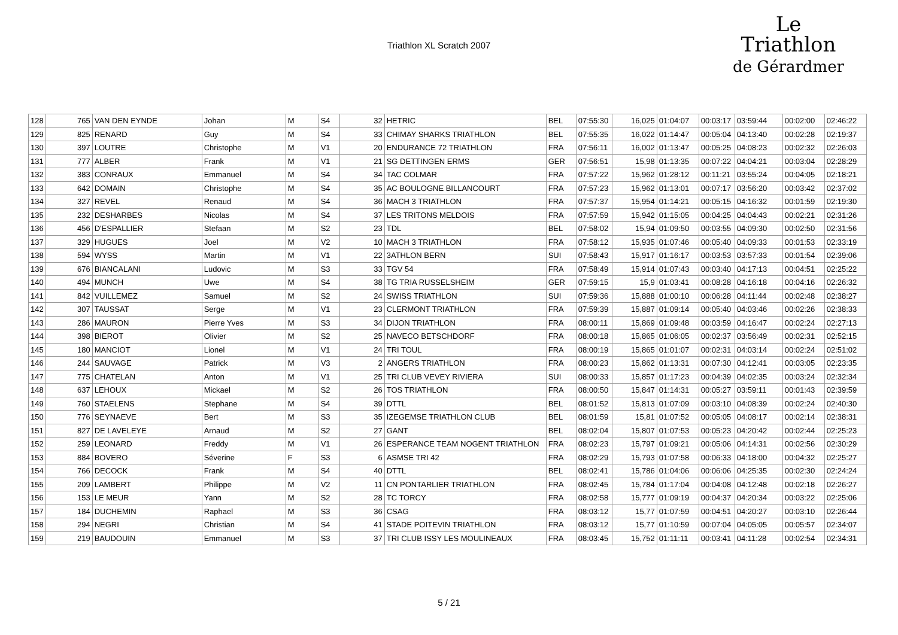Triathlon XL Scratch 2007
Le
Triathlon
de Gérardmer
| 128 | 765 | VAN DEN EYNDE | Johan | M | S4 | 32 | HETRIC | BEL | 07:55:30 | 16,025 | 01:04:07 | 00:03:17 | 03:59:44 | 00:02:00 | 02:46:22 |
| 129 | 825 | RENARD | Guy | M | S4 | 33 | CHIMAY SHARKS TRIATHLON | BEL | 07:55:35 | 16,022 | 01:14:47 | 00:05:04 | 04:13:40 | 00:02:28 | 02:19:37 |
| 130 | 397 | LOUTRE | Christophe | M | V1 | 20 | ENDURANCE 72 TRIATHLON | FRA | 07:56:11 | 16,002 | 01:13:47 | 00:05:25 | 04:08:23 | 00:02:32 | 02:26:03 |
| 131 | 777 | ALBER | Frank | M | V1 | 21 | SG DETTINGEN ERMS | GER | 07:56:51 | 15,98 | 01:13:35 | 00:07:22 | 04:04:21 | 00:03:04 | 02:28:29 |
| 132 | 383 | CONRAUX | Emmanuel | M | S4 | 34 | TAC COLMAR | FRA | 07:57:22 | 15,962 | 01:28:12 | 00:11:21 | 03:55:24 | 00:04:05 | 02:18:21 |
| 133 | 642 | DOMAIN | Christophe | M | S4 | 35 | AC BOULOGNE BILLANCOURT | FRA | 07:57:23 | 15,962 | 01:13:01 | 00:07:17 | 03:56:20 | 00:03:42 | 02:37:02 |
| 134 | 327 | REVEL | Renaud | M | S4 | 36 | MACH 3 TRIATHLON | FRA | 07:57:37 | 15,954 | 01:14:21 | 00:05:15 | 04:16:32 | 00:01:59 | 02:19:30 |
| 135 | 232 | DESHARBES | Nicolas | M | S4 | 37 | LES TRITONS MELDOIS | FRA | 07:57:59 | 15,942 | 01:15:05 | 00:04:25 | 04:04:43 | 00:02:21 | 02:31:26 |
| 136 | 456 | D'ESPALLIER | Stefaan | M | S2 | 23 | TDL | BEL | 07:58:02 | 15,94 | 01:09:50 | 00:03:55 | 04:09:30 | 00:02:50 | 02:31:56 |
| 137 | 329 | HUGUES | Joel | M | V2 | 10 | MACH 3 TRIATHLON | FRA | 07:58:12 | 15,935 | 01:07:46 | 00:05:40 | 04:09:33 | 00:01:53 | 02:33:19 |
| 138 | 594 | WYSS | Martin | M | V1 | 22 | 3ATHLON BERN | SUI | 07:58:43 | 15,917 | 01:16:17 | 00:03:53 | 03:57:33 | 00:01:54 | 02:39:06 |
| 139 | 676 | BIANCALANI | Ludovic | M | S3 | 33 | TGV 54 | FRA | 07:58:49 | 15,914 | 01:07:43 | 00:03:40 | 04:17:13 | 00:04:51 | 02:25:22 |
| 140 | 494 | MUNCH | Uwe | M | S4 | 38 | TG TRIA RUSSELSHEIM | GER | 07:59:15 | 15,9 | 01:03:41 | 00:08:28 | 04:16:18 | 00:04:16 | 02:26:32 |
| 141 | 842 | VUILLEMEZ | Samuel | M | S2 | 24 | SWISS TRIATHLON | SUI | 07:59:36 | 15,888 | 01:00:10 | 00:06:28 | 04:11:44 | 00:02:48 | 02:38:27 |
| 142 | 307 | TAUSSAT | Serge | M | V1 | 23 | CLERMONT TRIATHLON | FRA | 07:59:39 | 15,887 | 01:09:14 | 00:05:40 | 04:03:46 | 00:02:26 | 02:38:33 |
| 143 | 286 | MAURON | Pierre Yves | M | S3 | 34 | DIJON TRIATHLON | FRA | 08:00:11 | 15,869 | 01:09:48 | 00:03:59 | 04:16:47 | 00:02:24 | 02:27:13 |
| 144 | 398 | BIEROT | Olivier | M | S2 | 25 | NAVECO BETSCHDORF | FRA | 08:00:18 | 15,865 | 01:06:05 | 00:02:37 | 03:56:49 | 00:02:31 | 02:52:15 |
| 145 | 180 | MANCIOT | Lionel | M | V1 | 24 | TRI TOUL | FRA | 08:00:19 | 15,865 | 01:01:07 | 00:02:31 | 04:03:14 | 00:02:24 | 02:51:02 |
| 146 | 244 | SAUVAGE | Patrick | M | V3 | 2 | ANGERS TRIATHLON | FRA | 08:00:23 | 15,862 | 01:13:31 | 00:07:30 | 04:12:41 | 00:03:05 | 02:23:35 |
| 147 | 775 | CHATELAN | Anton | M | V1 | 25 | TRI CLUB VEVEY RIVIERA | SUI | 08:00:33 | 15,857 | 01:17:23 | 00:04:39 | 04:02:35 | 00:03:24 | 02:32:34 |
| 148 | 637 | LEHOUX | Mickael | M | S2 | 26 | TOS TRIATHLON | FRA | 08:00:50 | 15,847 | 01:14:31 | 00:05:27 | 03:59:11 | 00:01:43 | 02:39:59 |
| 149 | 760 | STAELENS | Stephane | M | S4 | 39 | DTTL | BEL | 08:01:52 | 15,813 | 01:07:09 | 00:03:10 | 04:08:39 | 00:02:24 | 02:40:30 |
| 150 | 776 | SEYNAEVE | Bert | M | S3 | 35 | IZEGEMSE TRIATHLON CLUB | BEL | 08:01:59 | 15,81 | 01:07:52 | 00:05:05 | 04:08:17 | 00:02:14 | 02:38:31 |
| 151 | 827 | DE LAVELEYE | Arnaud | M | S2 | 27 | GANT | BEL | 08:02:04 | 15,807 | 01:07:53 | 00:05:23 | 04:20:42 | 00:02:44 | 02:25:23 |
| 152 | 259 | LEONARD | Freddy | M | V1 | 26 | ESPERANCE TEAM NOGENT TRIATHLON | FRA | 08:02:23 | 15,797 | 01:09:21 | 00:05:06 | 04:14:31 | 00:02:56 | 02:30:29 |
| 153 | 884 | BOVERO | Séverine | F | S3 | 6 | ASMSE TRI 42 | FRA | 08:02:29 | 15,793 | 01:07:58 | 00:06:33 | 04:18:00 | 00:04:32 | 02:25:27 |
| 154 | 766 | DECOCK | Frank | M | S4 | 40 | DTTL | BEL | 08:02:41 | 15,786 | 01:04:06 | 00:06:06 | 04:25:35 | 00:02:30 | 02:24:24 |
| 155 | 209 | LAMBERT | Philippe | M | V2 | 11 | CN PONTARLIER TRIATHLON | FRA | 08:02:45 | 15,784 | 01:17:04 | 00:04:08 | 04:12:48 | 00:02:18 | 02:26:27 |
| 156 | 153 | LE MEUR | Yann | M | S2 | 28 | TC TORCY | FRA | 08:02:58 | 15,777 | 01:09:19 | 00:04:37 | 04:20:34 | 00:03:22 | 02:25:06 |
| 157 | 184 | DUCHEMIN | Raphael | M | S3 | 36 | CSAG | FRA | 08:03:12 | 15,77 | 01:07:59 | 00:04:51 | 04:20:27 | 00:03:10 | 02:26:44 |
| 158 | 294 | NEGRI | Christian | M | S4 | 41 | STADE POITEVIN TRIATHLON | FRA | 08:03:12 | 15,77 | 01:10:59 | 00:07:04 | 04:05:05 | 00:05:57 | 02:34:07 |
| 159 | 219 | BAUDOUIN | Emmanuel | M | S3 | 37 | TRI CLUB ISSY LES MOULINEAUX | FRA | 08:03:45 | 15,752 | 01:11:11 | 00:03:41 | 04:11:28 | 00:02:54 | 02:34:31 |
5 / 21